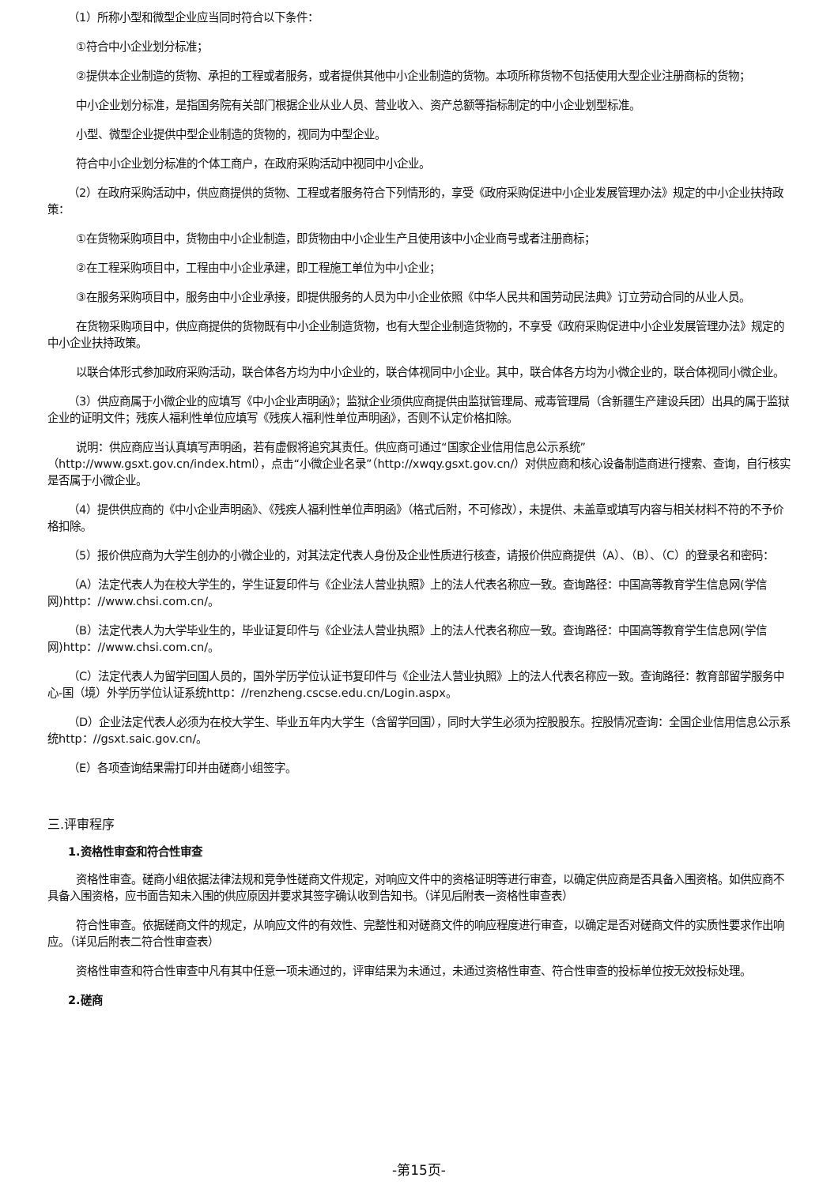（1）所称小型和微型企业应当同时符合以下条件：
①符合中小企业划分标准；
②提供本企业制造的货物、承担的工程或者服务，或者提供其他中小企业制造的货物。本项所称货物不包括使用大型企业注册商标的货物；
中小企业划分标准，是指国务院有关部门根据企业从业人员、营业收入、资产总额等指标制定的中小企业划型标准。
小型、微型企业提供中型企业制造的货物的，视同为中型企业。
符合中小企业划分标准的个体工商户，在政府采购活动中视同中小企业。
（2）在政府采购活动中，供应商提供的货物、工程或者服务符合下列情形的，享受《政府采购促进中小企业发展管理办法》规定的中小企业扶持政策：
①在货物采购项目中，货物由中小企业制造，即货物由中小企业生产且使用该中小企业商号或者注册商标；
②在工程采购项目中，工程由中小企业承建，即工程施工单位为中小企业；
③在服务采购项目中，服务由中小企业承接，即提供服务的人员为中小企业依照《中华人民共和国劳动民法典》订立劳动合同的从业人员。
在货物采购项目中，供应商提供的货物既有中小企业制造货物，也有大型企业制造货物的，不享受《政府采购促进中小企业发展管理办法》规定的中小企业扶持政策。
以联合体形式参加政府采购活动，联合体各方均为中小企业的，联合体视同中小企业。其中，联合体各方均为小微企业的，联合体视同小微企业。
（3）供应商属于小微企业的应填写《中小企业声明函》；监狱企业须供应商提供由监狱管理局、戒毒管理局（含新疆生产建设兵团）出具的属于监狱企业的证明文件；残疾人福利性单位应填写《残疾人福利性单位声明函》，否则不认定价格扣除。
说明：供应商应当认真填写声明函，若有虚假将追究其责任。供应商可通过“国家企业信用信息公示系统”（http://www.gsxt.gov.cn/index.html），点击“小微企业名录”（http://xwqy.gsxt.gov.cn/）对供应商和核心设备制造商进行搜索、查询，自行核实是否属于小微企业。
（4）提供供应商的《中小企业声明函》、《残疾人福利性单位声明函》（格式后附，不可修改），未提供、未盖章或填写内容与相关材料不符的不予价格扣除。
（5）报价供应商为大学生创办的小微企业的，对其法定代表人身份及企业性质进行核查，请报价供应商提供（A）、（B）、（C）的登录名和密码：
（A）法定代表人为在校大学生的，学生证复印件与《企业法人营业执照》上的法人代表名称应一致。查询路径：中国高等教育学生信息网(学信网)http：//www.chsi.com.cn/。
（B）法定代表人为大学毕业生的，毕业证复印件与《企业法人营业执照》上的法人代表名称应一致。查询路径：中国高等教育学生信息网(学信网)http：//www.chsi.com.cn/。
（C）法定代表人为留学回国人员的，国外学历学位认证书复印件与《企业法人营业执照》上的法人代表名称应一致。查询路径：教育部留学服务中心-国（境）外学历学位认证系统http：//renzheng.cscse.edu.cn/Login.aspx。
（D）企业法定代表人必须为在校大学生、毕业五年内大学生（含留学回国），同时大学生必须为控股股东。控股情况查询：全国企业信用信息公示系统http：//gsxt.saic.gov.cn/。
（E）各项查询结果需打印并由磋商小组签字。
三.评审程序
1.资格性审查和符合性审查
资格性审查。磋商小组依据法律法规和竞争性磋商文件规定，对响应文件中的资格证明等进行审查，以确定供应商是否具备入围资格。如供应商不具备入围资格，应书面告知未入围的供应原因并要求其签字确认收到告知书。（详见后附表一资格性审查表）
符合性审查。依据磋商文件的规定，从响应文件的有效性、完整性和对磋商文件的响应程度进行审查，以确定是否对磋商文件的实质性要求作出响应。（详见后附表二符合性审查表）
资格性审查和符合性审查中凡有其中任意一项未通过的，评审结果为未通过，未通过资格性审查、符合性审查的投标单位按无效投标处理。
2.磋商
-第15页-